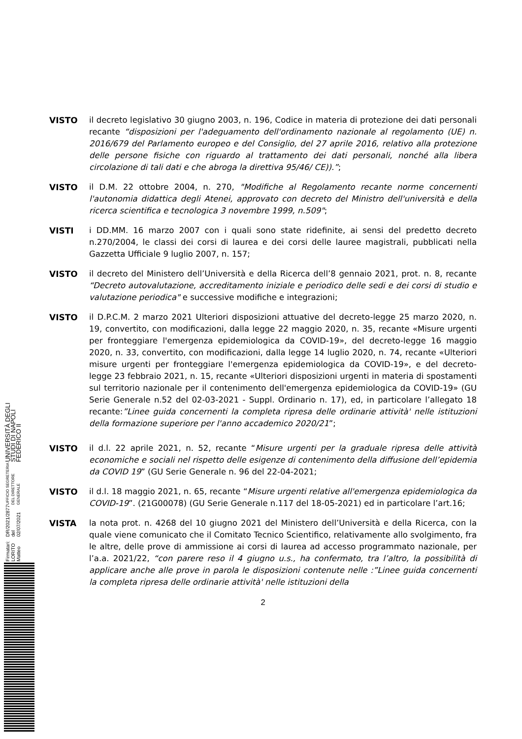UNIVERSITÀ DEGLI STUDI DI NAPOLI FEDERICO II
UFFICIO SEGRETERIA DEL DIRETTORE GENERALE
DR/2021/2877 del 02/07/2021
Firmatari: LORITO Matteo
VISTO il decreto legislativo 30 giugno 2003, n. 196, Codice in materia di protezione dei dati personali recante “disposizioni per l'adeguamento dell'ordinamento nazionale al regolamento (UE) n. 2016/679 del Parlamento europeo e del Consiglio, del 27 aprile 2016, relativo alla protezione delle persone fisiche con riguardo al trattamento dei dati personali, nonché alla libera circolazione di tali dati e che abroga la direttiva 95/46/ CE)).”;
VISTO il D.M. 22 ottobre 2004, n. 270, "Modifiche al Regolamento recante norme concernenti l'autonomia didattica degli Atenei, approvato con decreto del Ministro dell'università e della ricerca scientifica e tecnologica 3 novembre 1999, n.509";
VISTI i DD.MM. 16 marzo 2007 con i quali sono state ridefinite, ai sensi del predetto decreto n.270/2004, le classi dei corsi di laurea e dei corsi delle lauree magistrali, pubblicati nella Gazzetta Ufficiale 9 luglio 2007, n. 157;
VISTO il decreto del Ministero dell’Università e della Ricerca dell’8 gennaio 2021, prot. n. 8, recante “Decreto autovalutazione, accreditamento iniziale e periodico delle sedi e dei corsi di studio e valutazione periodica" e successive modifiche e integrazioni;
VISTO il D.P.C.M. 2 marzo 2021 Ulteriori disposizioni attuative del decreto-legge 25 marzo 2020, n. 19, convertito, con modificazioni, dalla legge 22 maggio 2020, n. 35, recante «Misure urgenti per fronteggiare l'emergenza epidemiologica da COVID-19», del decreto-legge 16 maggio 2020, n. 33, convertito, con modificazioni, dalla legge 14 luglio 2020, n. 74, recante «Ulteriori misure urgenti per fronteggiare l'emergenza epidemiologica da COVID-19», e del decreto-legge 23 febbraio 2021, n. 15, recante «Ulteriori disposizioni urgenti in materia di spostamenti sul territorio nazionale per il contenimento dell'emergenza epidemiologica da COVID-19» (GU Serie Generale n.52 del 02-03-2021 - Suppl. Ordinario n. 17), ed, in particolare l’allegato 18 recante:”Linee guida concernenti la completa ripresa delle ordinarie attività' nelle istituzioni della formazione superiore per l'anno accademico 2020/21”;
VISTO il d.l. 22 aprile 2021, n. 52, recante “Misure urgenti per la graduale ripresa delle attività economiche e sociali nel rispetto delle esigenze di contenimento della diffusione dell’epidemia da COVID 19” (GU Serie Generale n. 96 del 22-04-2021;
VISTO il d.l. 18 maggio 2021, n. 65, recante “Misure urgenti relative all'emergenza epidemiologica da COVID-19”. (21G00078) (GU Serie Generale n.117 del 18-05-2021) ed in particolare l’art.16;
VISTA la nota prot. n. 4268 del 10 giugno 2021 del Ministero dell’Università e della Ricerca, con la quale viene comunicato che il Comitato Tecnico Scientifico, relativamente allo svolgimento, fra le altre, delle prove di ammissione ai corsi di laurea ad accesso programmato nazionale, per l’a.a. 2021/22, “con parere reso il 4 giugno u.s., ha confermato, tra l’altro, la possibilità di applicare anche alle prove in parola le disposizioni contenute nelle :”Linee guida concernenti la completa ripresa delle ordinarie attività' nelle istituzioni della
2